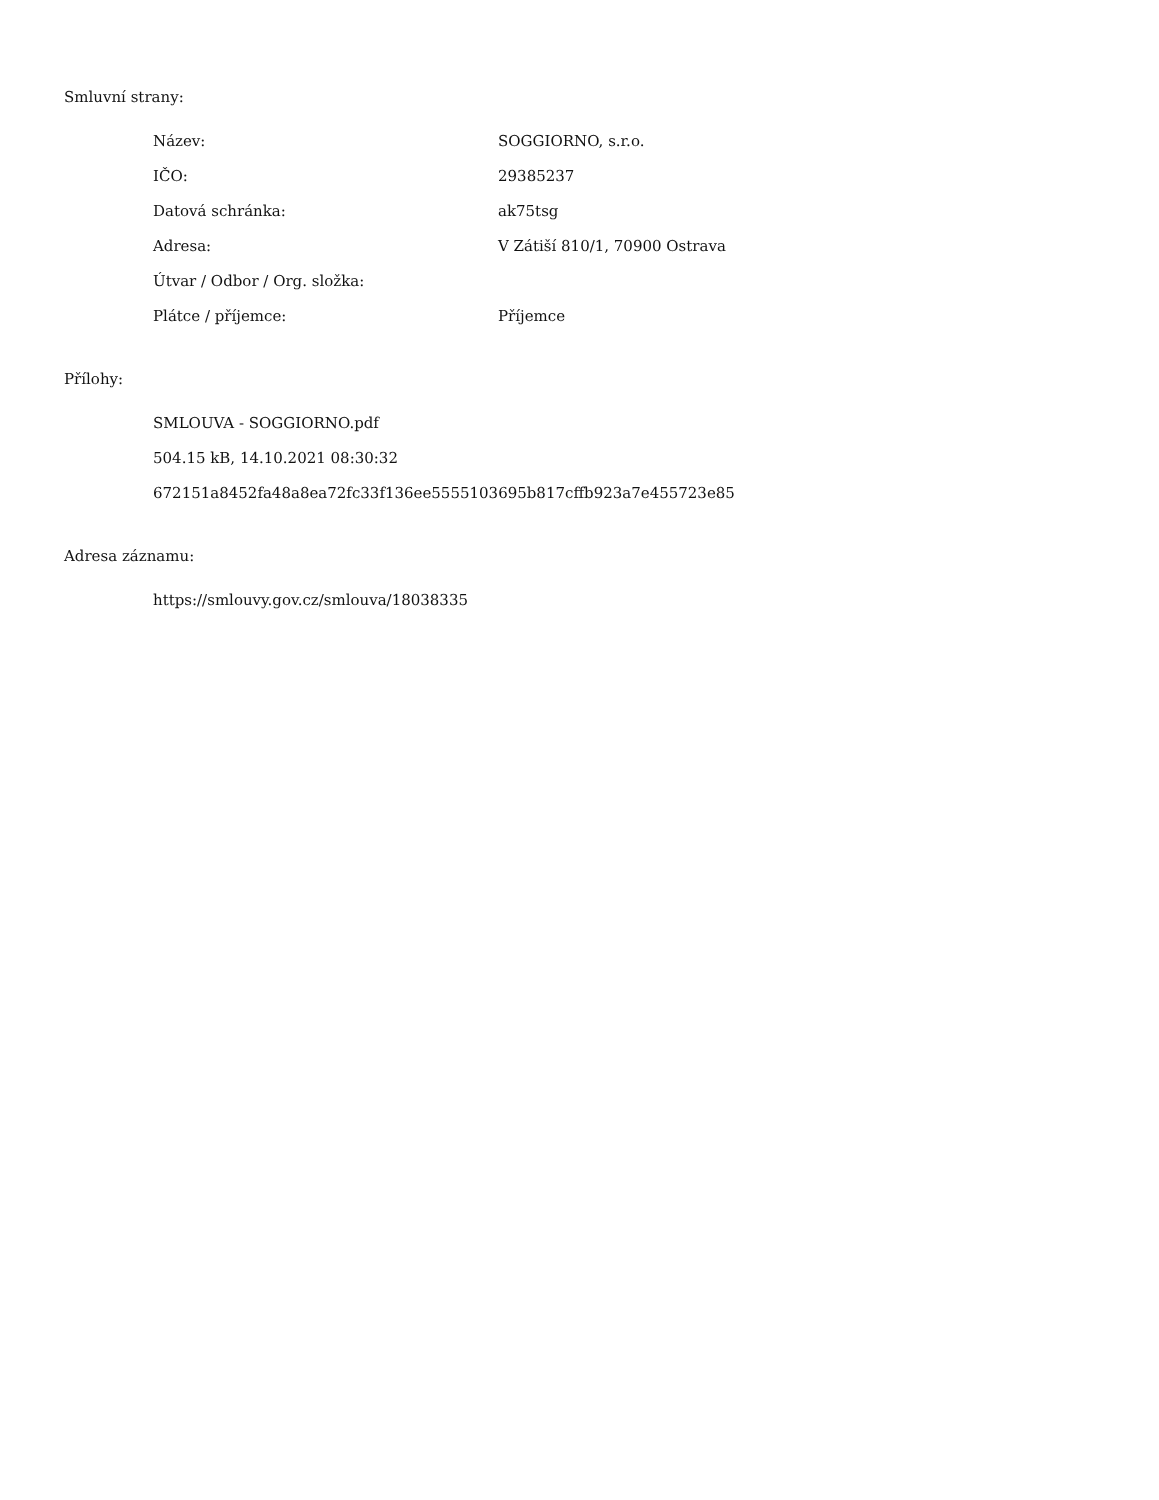Smluvní strany:
| Název: | SOGGIORNO, s.r.o. |
| IČO: | 29385237 |
| Datová schránka: | ak75tsg |
| Adresa: | V Zátiší 810/1, 70900 Ostrava |
| Útvar / Odbor / Org. složka: | |
| Plátce / příjemce: | Příjemce |
Přílohy:
SMLOUVA - SOGGIORNO.pdf
504.15 kB, 14.10.2021 08:30:32
672151a8452fa48a8ea72fc33f136ee5555103695b817cffb923a7e455723e85
Adresa záznamu:
https://smlouvy.gov.cz/smlouva/18038335